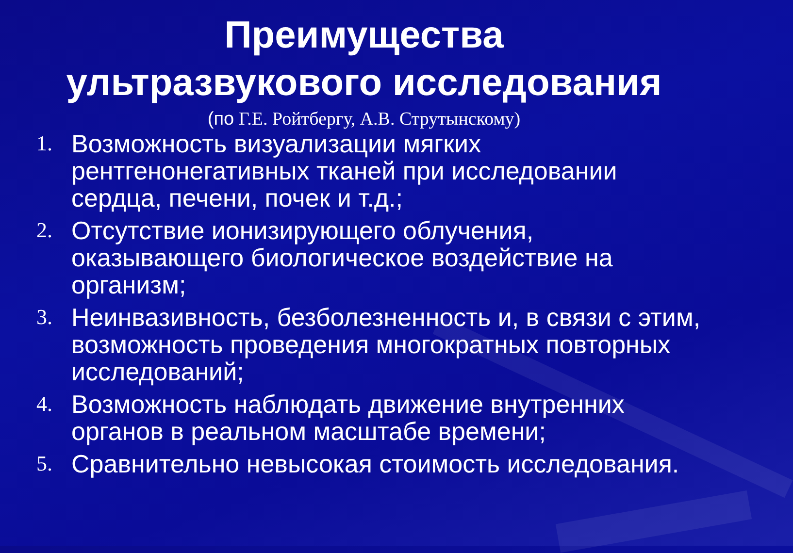Преимущества
ультразвукового исследования
(по Г.Е. Ройтбергу, А.В. Струтынскому)
1. Возможность визуализации мягких рентгенонегативных тканей при исследовании сердца, печени, почек и т.д.;
2. Отсутствие ионизирующего облучения, оказывающего биологическое воздействие на организм;
3. Неинвазивность, безболезненность и, в связи с этим, возможность проведения многократных повторных исследований;
4. Возможность наблюдать движение внутренних органов в реальном масштабе времени;
5. Сравнительно невысокая стоимость исследования.